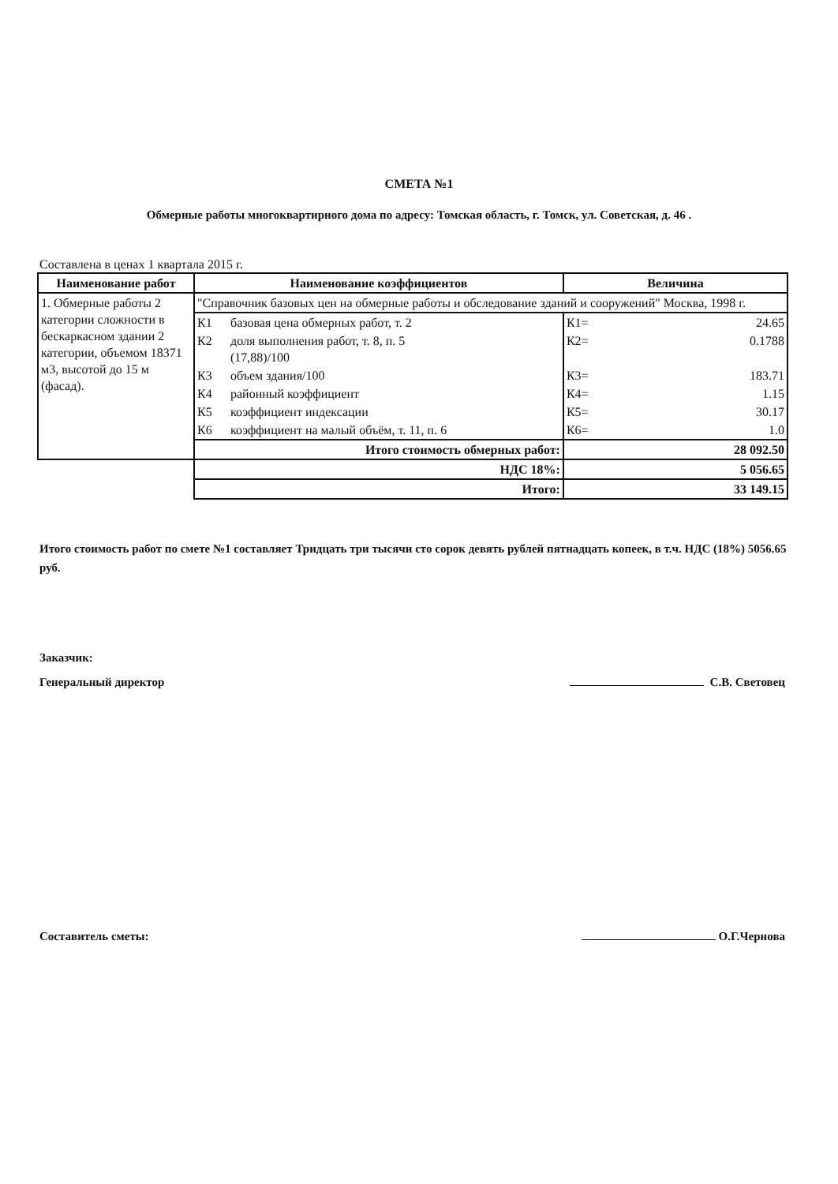СМЕТА №1
Обмерные работы многоквартирного дома по адресу: Томская область, г. Томск, ул. Советская, д. 46 .
Составлена в ценах 1 квартала 2015 г.
| Наименование работ | Наименование коэффициентов | | Величина | |
| --- | --- | --- | --- | --- |
| 1. Обмерные работы 2 категории сложности в бескаркасном здании 2 категории, объемом 18371 м3, высотой до 15 м (фасад). | "Справочник базовых цен на обмерные работы и обследование зданий и сооружений" Москва, 1998 г. | | | |
| | К1 | базовая цена обмерных работ, т. 2 | К1= | 24.65 |
| | К2 | доля выполнения работ, т. 8, п. 5 (17,88)/100 | К2= | 0.1788 |
| | К3 | объем здания/100 | К3= | 183.71 |
| | К4 | районный коэффициент | К4= | 1.15 |
| | К5 | коэффициент индексации | К5= | 30.17 |
| | К6 | коэффициент на малый объём, т. 11, п. 6 | К6= | 1.0 |
| | Итого стоимость обмерных работ: | | 28 092.50 | |
| | НДС 18%: | | 5 056.65 | |
| | Итого: | | 33 149.15 | |
Итого стоимость работ по смете №1 составляет Тридцать три тысячи сто сорок девять рублей пятнадцать копеек, в т.ч. НДС (18%) 5056.65 руб.
Заказчик:
Генеральный директор С.В. Световец
Составитель сметы: О.Г.Чернова